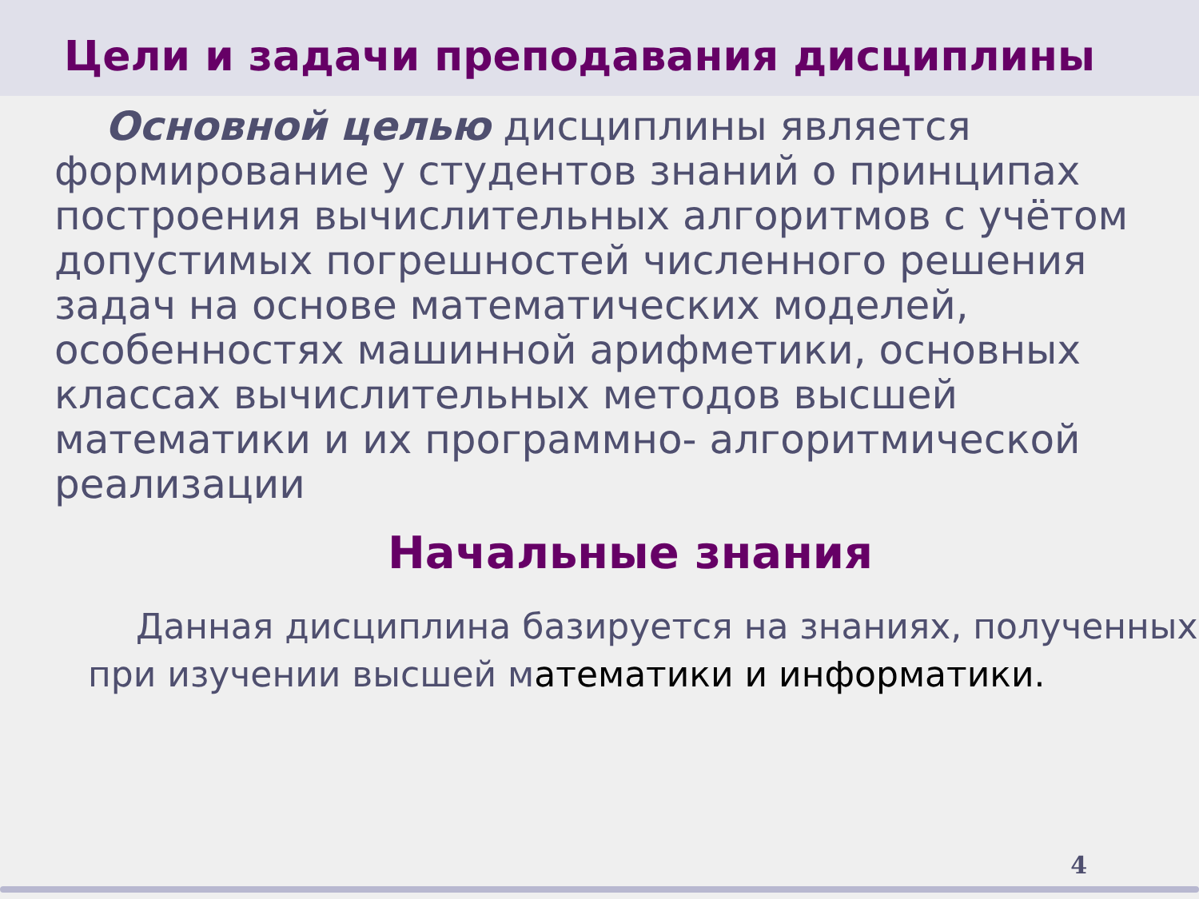Цели и задачи преподавания дисциплины
Основной целью дисциплины является формирование у студентов знаний о принципах построения вычислительных алгоритмов с учётом допустимых погрешностей численного решения задач на основе математических моделей, особенностях машинной арифметики, основных классах вычислительных методов высшей математики и их программно- алгоритмической реализации
Начальные знания
Данная дисциплина базируется на знаниях, полученных при изучении высшей математики и информатики.
4